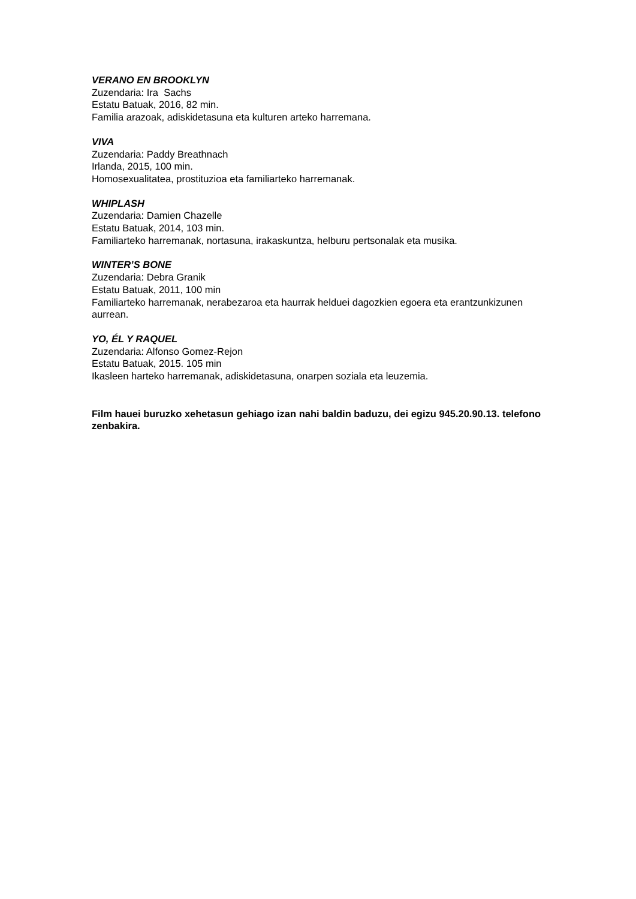VERANO EN BROOKLYN
Zuzendaria: Ira Sachs
Estatu Batuak, 2016, 82 min.
Familia arazoak, adiskidetasuna eta kulturen arteko harremana.
VIVA
Zuzendaria: Paddy Breathnach
Irlanda, 2015, 100 min.
Homosexualitatea, prostituzioa eta familiarteko harremanak.
WHIPLASH
Zuzendaria: Damien Chazelle
Estatu Batuak, 2014, 103 min.
Familiarteko harremanak, nortasuna, irakaskuntza, helburu pertsonalak eta musika.
WINTER’S BONE
Zuzendaria: Debra Granik
Estatu Batuak, 2011, 100 min
Familiarteko harremanak, nerabezaroa eta haurrak helduei dagozkien egoera eta erantzunkizunen aurrean.
YO, ÉL Y RAQUEL
Zuzendaria: Alfonso Gomez-Rejon
Estatu Batuak, 2015. 105 min
Ikasleen harteko harremanak, adiskidetasuna, onarpen soziala eta leuzemia.
Film hauei buruzko xehetasun gehiago izan nahi baldin baduzu, dei egizu 945.20.90.13. telefono zenbakira.